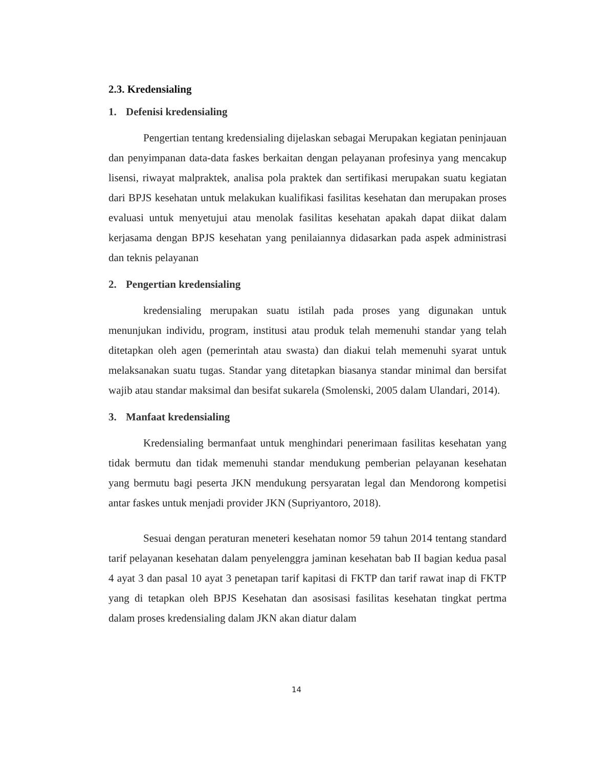2.3. Kredensialing
1. Defenisi kredensialing
Pengertian tentang kredensialing dijelaskan sebagai Merupakan kegiatan peninjauan dan penyimpanan data-data faskes berkaitan dengan pelayanan profesinya yang mencakup lisensi, riwayat malpraktek, analisa pola praktek dan sertifikasi merupakan suatu kegiatan dari BPJS kesehatan untuk melakukan kualifikasi fasilitas kesehatan dan merupakan proses evaluasi untuk menyetujui atau menolak fasilitas kesehatan apakah dapat diikat dalam kerjasama dengan BPJS kesehatan yang penilaiannya didasarkan pada aspek administrasi dan teknis pelayanan
2. Pengertian kredensialing
kredensialing merupakan suatu istilah pada proses yang digunakan untuk menunjukan individu, program, institusi atau produk telah memenuhi standar yang telah ditetapkan oleh agen (pemerintah atau swasta) dan diakui telah memenuhi syarat untuk melaksanakan suatu tugas. Standar yang ditetapkan biasanya standar minimal dan bersifat wajib atau standar maksimal dan besifat sukarela (Smolenski, 2005 dalam Ulandari, 2014).
3. Manfaat kredensialing
Kredensialing bermanfaat untuk menghindari penerimaan fasilitas kesehatan yang tidak bermutu dan tidak memenuhi standar mendukung pemberian pelayanan kesehatan yang bermutu bagi peserta JKN mendukung persyaratan legal dan Mendorong kompetisi antar faskes untuk menjadi provider JKN (Supriyantoro, 2018).
Sesuai dengan peraturan meneteri kesehatan nomor 59 tahun 2014 tentang standard tarif pelayanan kesehatan dalam penyelenggra jaminan kesehatan bab II bagian kedua pasal 4 ayat 3 dan pasal 10 ayat 3 penetapan tarif kapitasi di FKTP dan tarif rawat inap di FKTP yang di tetapkan oleh BPJS Kesehatan dan asosisasi fasilitas kesehatan tingkat pertma dalam proses kredensialing dalam JKN akan diatur dalam
14